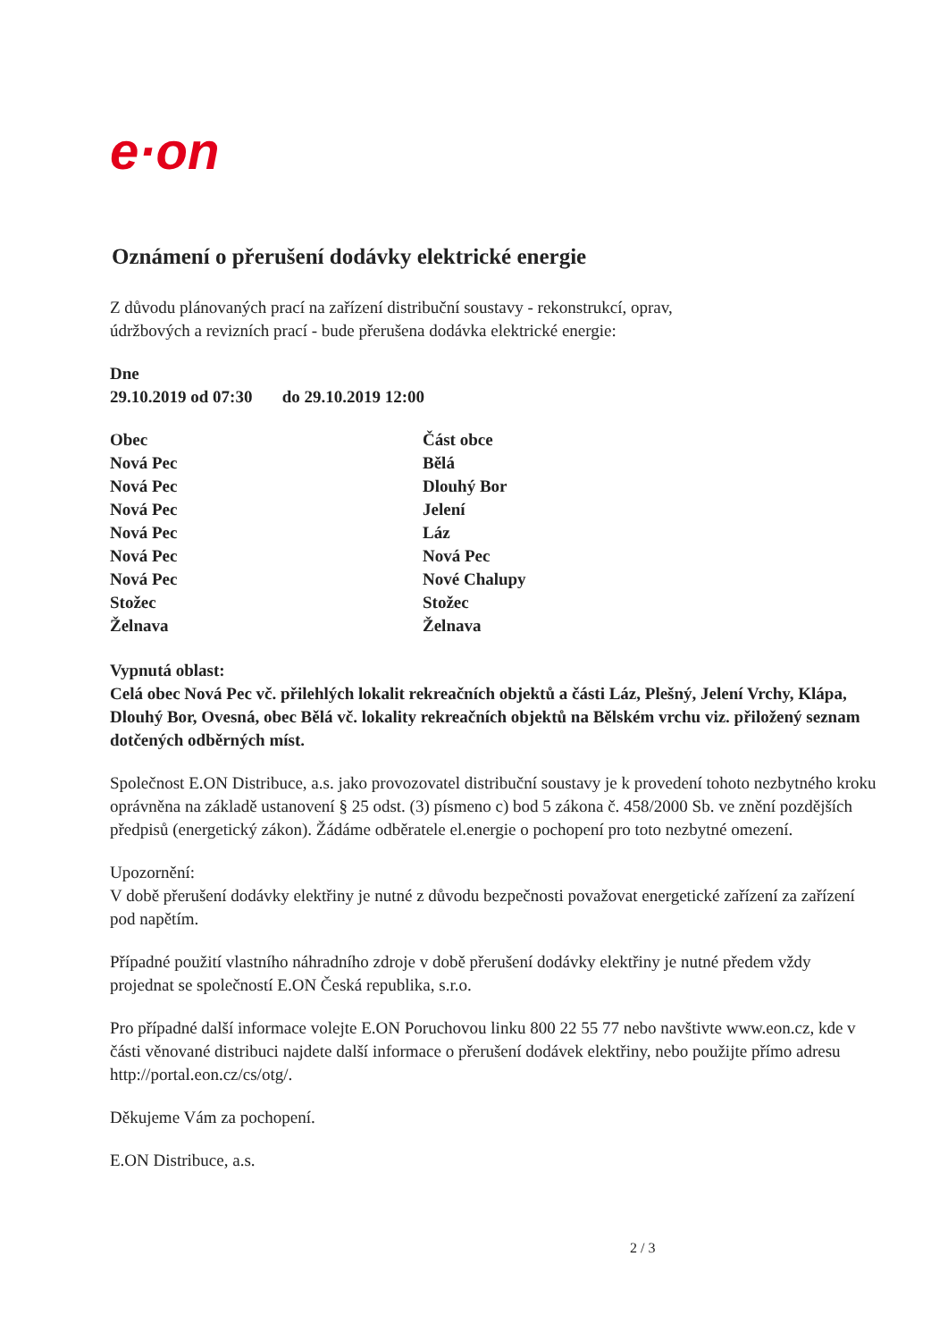e·on
Oznámení o přerušení dodávky elektrické energie
Z důvodu plánovaných prací na zařízení distribuční soustavy - rekonstrukcí, oprav,
údržbových a revizních prací - bude přerušena dodávka elektrické energie:
Dne
29.10.2019 od 07:30 do 29.10.2019 12:00
| Obec | Část obce |
| --- | --- |
| Nová Pec | Bělá |
| Nová Pec | Dlouhý Bor |
| Nová Pec | Jelení |
| Nová Pec | Láz |
| Nová Pec | Nová Pec |
| Nová Pec | Nové Chalupy |
| Stožec | Stožec |
| Želnava | Želnava |
Vypnutá oblast:
Celá obec Nová Pec vč. přilehlých lokalit rekreačních objektů a části Láz, Plešný, Jelení Vrchy, Klápa, Dlouhý Bor, Ovesná, obec Bělá vč. lokality rekreačních objektů na Bělském vrchu viz. přiložený seznam dotčených odběrných míst.
Společnost E.ON Distribuce, a.s. jako provozovatel distribuční soustavy je k provedení tohoto nezbytného kroku oprávněna na základě ustanovení § 25 odst. (3) písmeno c) bod 5 zákona č. 458/2000 Sb. ve znění pozdějších předpisů (energetický zákon). Žádáme odběratele el.energie o pochopení pro toto nezbytné omezení.
Upozornění:
V době přerušení dodávky elektřiny je nutné z důvodu bezpečnosti považovat energetické zařízení za zařízení pod napětím.
Případné použití vlastního náhradního zdroje v době přerušení dodávky elektřiny je nutné předem vždy projednat se společností E.ON Česká republika, s.r.o.
Pro případné další informace volejte E.ON Poruchovou linku 800 22 55 77 nebo navštivte www.eon.cz, kde v části věnované distribuci najdete další informace o přerušení dodávek elektřiny, nebo použijte přímo adresu http://portal.eon.cz/cs/otg/.
Děkujeme Vám za pochopení.
E.ON Distribuce, a.s.
2 / 3